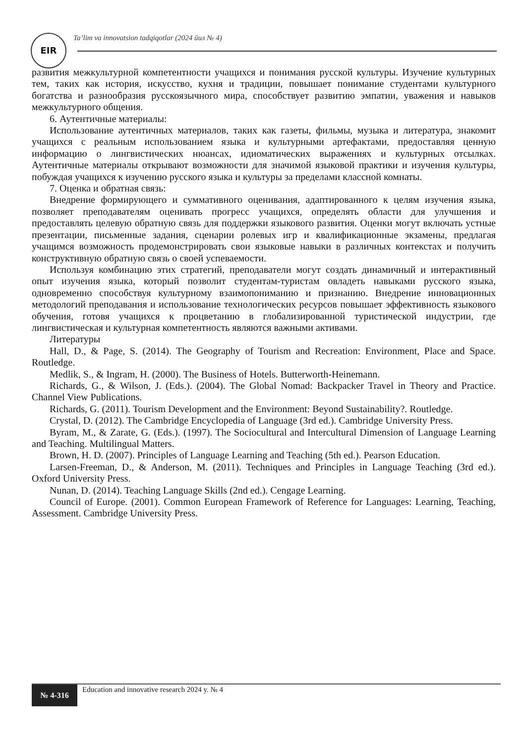EIR
Ta’lim va innovatsion tadqiqotlar (2024 йил № 4)
развития межкультурной компетентности учащихся и понимания русской культуры. Изучение культурных тем, таких как история, искусство, кухня и традиции, повышает понимание студентами культурного богатства и разнообразия русскоязычного мира, способствует развитию эмпатии, уважения и навыков межкультурного общения.
6. Аутентичные материалы:
Использование аутентичных материалов, таких как газеты, фильмы, музыка и литература, знакомит учащихся с реальным использованием языка и культурными артефактами, предоставляя ценную информацию о лингвистических нюансах, идиоматических выражениях и культурных отсылках. Аутентичные материалы открывают возможности для значимой языковой практики и изучения культуры, побуждая учащихся к изучению русского языка и культуры за пределами классной комнаты.
7. Оценка и обратная связь:
Внедрение формирующего и суммативного оценивания, адаптированного к целям изучения языка, позволяет преподавателям оценивать прогресс учащихся, определять области для улучшения и предоставлять целевую обратную связь для поддержки языкового развития. Оценки могут включать устные презентации, письменные задания, сценарии ролевых игр и квалификационные экзамены, предлагая учащимся возможность продемонстрировать свои языковые навыки в различных контекстах и получить конструктивную обратную связь о своей успеваемости.
Используя комбинацию этих стратегий, преподаватели могут создать динамичный и интерактивный опыт изучения языка, который позволит студентам-туристам овладеть навыками русского языка, одновременно способствуя культурному взаимопониманию и признанию. Внедрение инновационных методологий преподавания и использование технологических ресурсов повышает эффективность языкового обучения, готовя учащихся к процветанию в глобализированной туристической индустрии, где лингвистическая и культурная компетентность являются важными активами.
Литературы
Hall, D., & Page, S. (2014). The Geography of Tourism and Recreation: Environment, Place and Space. Routledge.
Medlik, S., & Ingram, H. (2000). The Business of Hotels. Butterworth-Heinemann.
Richards, G., & Wilson, J. (Eds.). (2004). The Global Nomad: Backpacker Travel in Theory and Practice. Channel View Publications.
Richards, G. (2011). Tourism Development and the Environment: Beyond Sustainability?. Routledge.
Crystal, D. (2012). The Cambridge Encyclopedia of Language (3rd ed.). Cambridge University Press.
Byram, M., & Zarate, G. (Eds.). (1997). The Sociocultural and Intercultural Dimension of Language Learning and Teaching. Multilingual Matters.
Brown, H. D. (2007). Principles of Language Learning and Teaching (5th ed.). Pearson Education.
Larsen-Freeman, D., & Anderson, M. (2011). Techniques and Principles in Language Teaching (3rd ed.). Oxford University Press.
Nunan, D. (2014). Teaching Language Skills (2nd ed.). Cengage Learning.
Council of Europe. (2001). Common European Framework of Reference for Languages: Learning, Teaching, Assessment. Cambridge University Press.
№ 4-316
Education and innovative research 2024 y. № 4